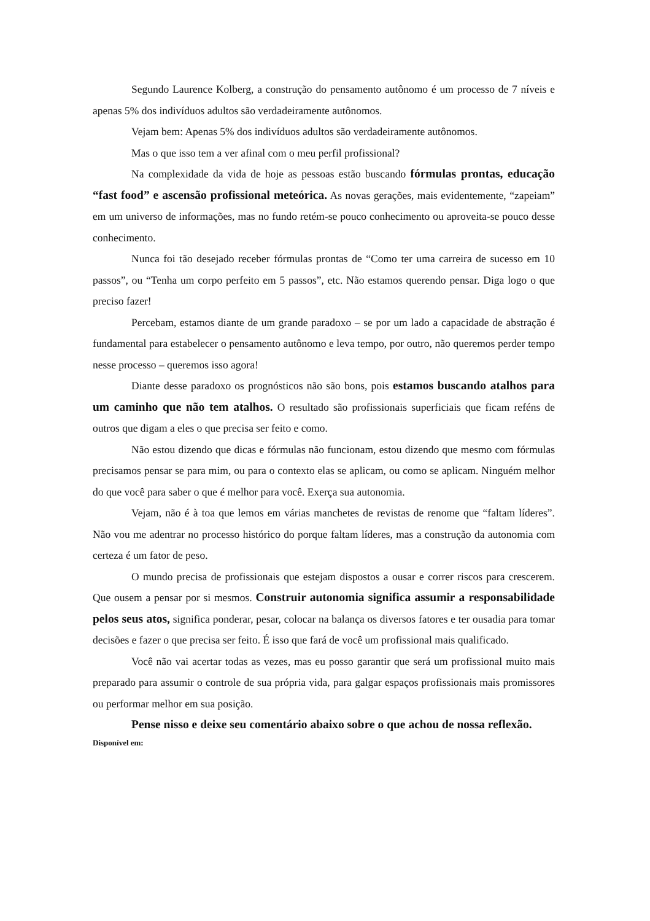Segundo Laurence Kolberg, a construção do pensamento autônomo é um processo de 7 níveis e apenas 5% dos indivíduos adultos são verdadeiramente autônomos.
Vejam bem: Apenas 5% dos indivíduos adultos são verdadeiramente autônomos.
Mas o que isso tem a ver afinal com o meu perfil profissional?
Na complexidade da vida de hoje as pessoas estão buscando fórmulas prontas, educação “fast food” e ascensão profissional meteórica. As novas gerações, mais evidentemente, “zapeiam” em um universo de informações, mas no fundo retém-se pouco conhecimento ou aproveita-se pouco desse conhecimento.
Nunca foi tão desejado receber fórmulas prontas de “Como ter uma carreira de sucesso em 10 passos”, ou “Tenha um corpo perfeito em 5 passos”, etc. Não estamos querendo pensar. Diga logo o que preciso fazer!
Percebam, estamos diante de um grande paradoxo – se por um lado a capacidade de abstração é fundamental para estabelecer o pensamento autônomo e leva tempo, por outro, não queremos perder tempo nesse processo – queremos isso agora!
Diante desse paradoxo os prognósticos não são bons, pois estamos buscando atalhos para um caminho que não tem atalhos. O resultado são profissionais superficiais que ficam reféns de outros que digam a eles o que precisa ser feito e como.
Não estou dizendo que dicas e fórmulas não funcionam, estou dizendo que mesmo com fórmulas precisamos pensar se para mim, ou para o contexto elas se aplicam, ou como se aplicam. Ninguém melhor do que você para saber o que é melhor para você. Exerça sua autonomia.
Vejam, não é à toa que lemos em várias manchetes de revistas de renome que “faltam líderes”. Não vou me adentrar no processo histórico do porque faltam líderes, mas a construção da autonomia com certeza é um fator de peso.
O mundo precisa de profissionais que estejam dispostos a ousar e correr riscos para crescerem. Que ousem a pensar por si mesmos. Construir autonomia significa assumir a responsabilidade pelos seus atos, significa ponderar, pesar, colocar na balança os diversos fatores e ter ousadia para tomar decisões e fazer o que precisa ser feito. É isso que fará de você um profissional mais qualificado.
Você não vai acertar todas as vezes, mas eu posso garantir que será um profissional muito mais preparado para assumir o controle de sua própria vida, para galgar espaços profissionais mais promissores ou performar melhor em sua posição.
Pense nisso e deixe seu comentário abaixo sobre o que achou de nossa reflexão.
Disponível em: